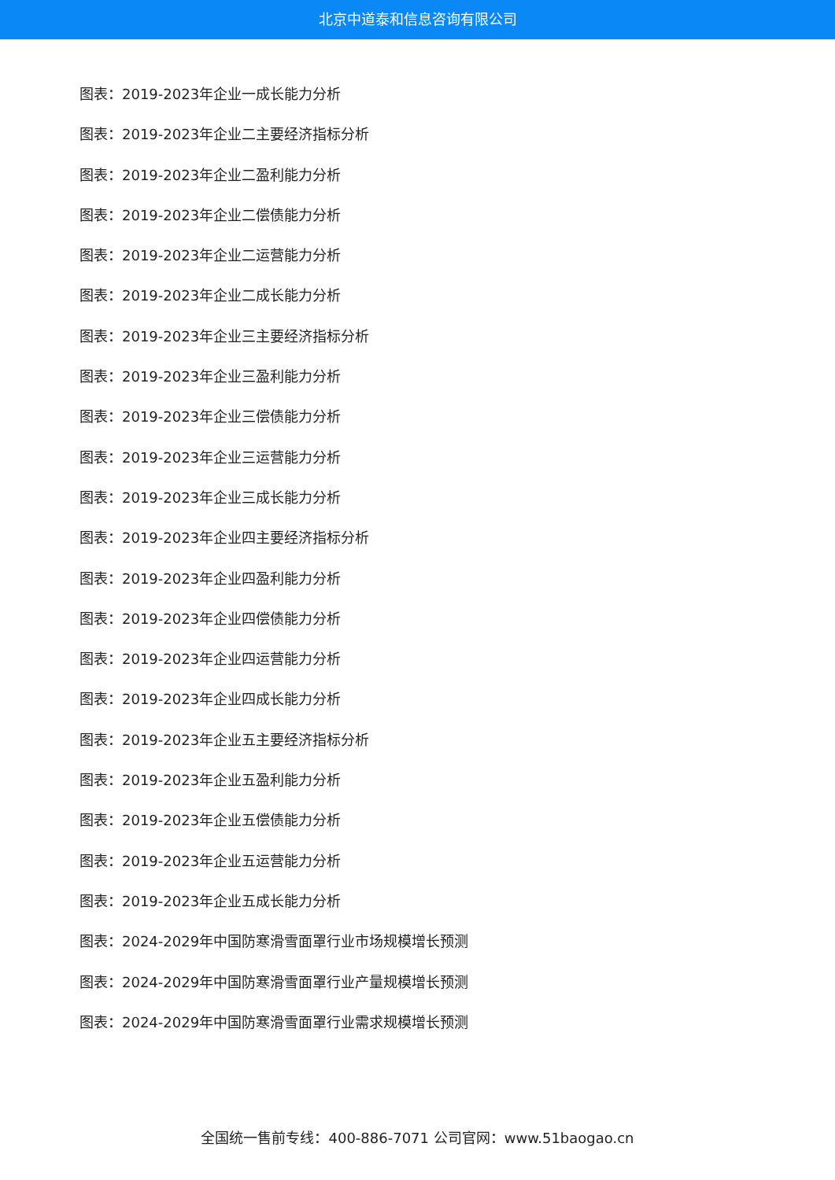北京中道泰和信息咨询有限公司
图表：2019-2023年企业一成长能力分析
图表：2019-2023年企业二主要经济指标分析
图表：2019-2023年企业二盈利能力分析
图表：2019-2023年企业二偿债能力分析
图表：2019-2023年企业二运营能力分析
图表：2019-2023年企业二成长能力分析
图表：2019-2023年企业三主要经济指标分析
图表：2019-2023年企业三盈利能力分析
图表：2019-2023年企业三偿债能力分析
图表：2019-2023年企业三运营能力分析
图表：2019-2023年企业三成长能力分析
图表：2019-2023年企业四主要经济指标分析
图表：2019-2023年企业四盈利能力分析
图表：2019-2023年企业四偿债能力分析
图表：2019-2023年企业四运营能力分析
图表：2019-2023年企业四成长能力分析
图表：2019-2023年企业五主要经济指标分析
图表：2019-2023年企业五盈利能力分析
图表：2019-2023年企业五偿债能力分析
图表：2019-2023年企业五运营能力分析
图表：2019-2023年企业五成长能力分析
图表：2024-2029年中国防寒滑雪面罩行业市场规模增长预测
图表：2024-2029年中国防寒滑雪面罩行业产量规模增长预测
图表：2024-2029年中国防寒滑雪面罩行业需求规模增长预测
全国统一售前专线：400-886-7071 公司官网：www.51baogao.cn